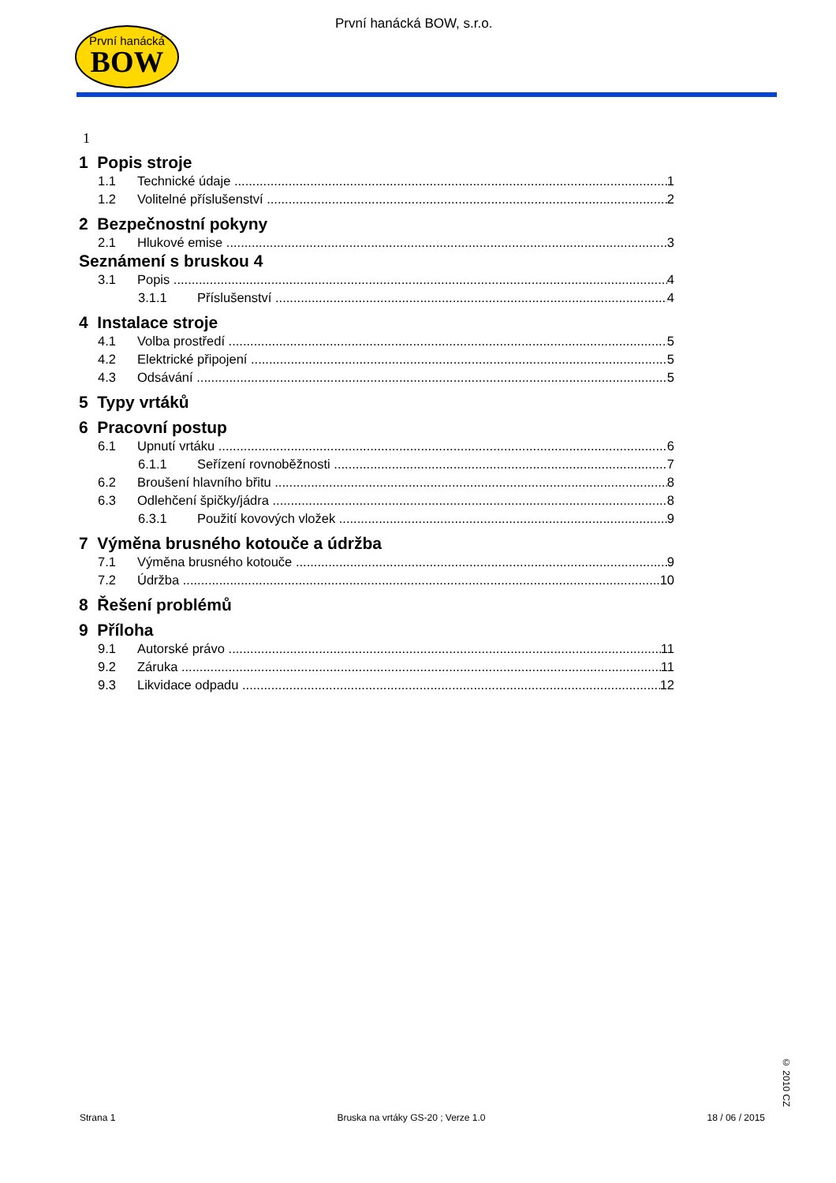První hanácká
BOW
První hanácká BOW, s.r.o.
1
1 Popis stroje
1.1 Technické údaje 1
1.2 Volitelné příslušenství 2
2 Bezpečnostní pokyny
2.1 Hlukové emise 3
Seznámení s bruskou 4
3.1 Popis 4
3.1.1 Příslušenství 4
4 Instalace stroje
4.1 Volba prostředí 5
4.2 Elektrické připojení 5
4.3 Odsávání 5
5 Typy vrtáků
6 Pracovní postup
6.1 Upnutí vrtáku 6
6.1.1 Seřízení rovnoběžnosti 7
6.2 Broušení hlavního břitu 8
6.3 Odlehčení špičky/jádra 8
6.3.1 Použití kovových vložek 9
7 Výměna brusného kotouče a údržba
7.1 Výměna brusného kotouče 9
7.2 Údržba 10
8 Řešení problémů
9 Příloha
9.1 Autorské právo 11
9.2 Záruka 11
9.3 Likvidace odpadu 12
Strana 1 Bruska na vrtáky GS-20 ; Verze 1.0 18 / 06 / 2015
© 2010 CZ